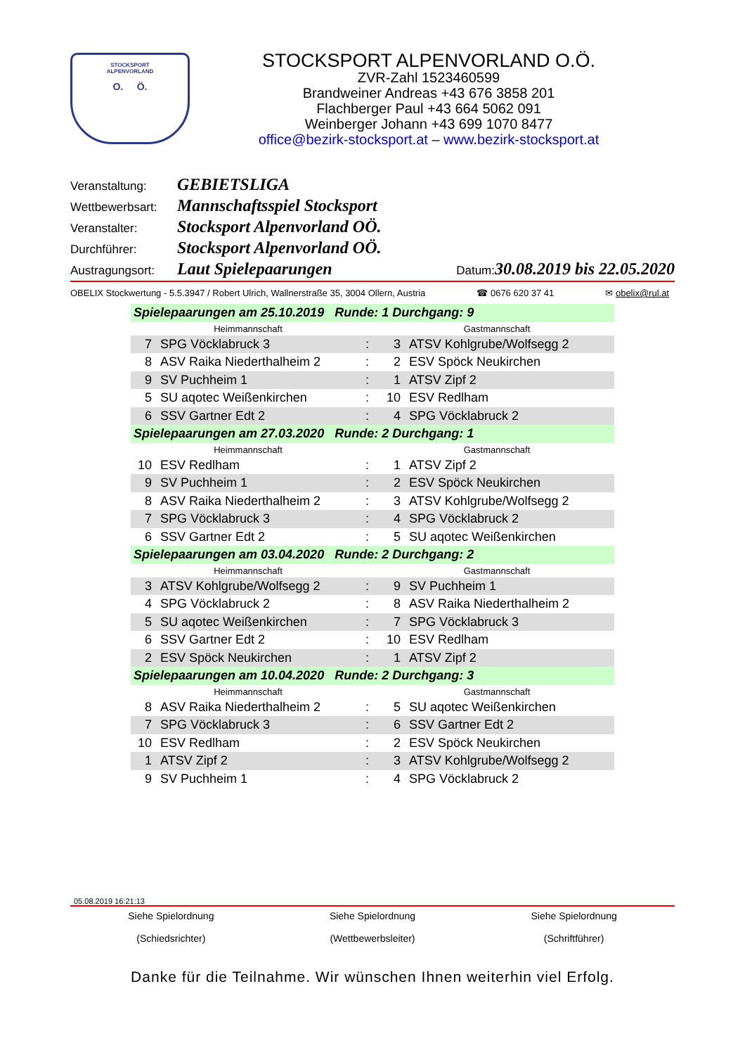STOCKSPORT
ALPENVORLAND
O. Ö.
STOCKSPORT ALPENVORLAND O.Ö.
ZVR-Zahl 1523460599
Brandweiner Andreas +43 676 3858 201
Flachberger Paul +43 664 5062 091
Weinberger Johann +43 699 1070 8477
office@bezirk-stocksport.at – www.bezirk-stocksport.at
Veranstaltung: GEBIETSLIGA
Wettbewerbsart: Mannschaftsspiel Stocksport
Veranstalter: Stocksport Alpenvorland OÖ.
Durchführer: Stocksport Alpenvorland OÖ.
Austragungsort: Laut Spielepaarungen Datum: 30.08.2019 bis 22.05.2020
OBELIX Stockwertung - 5.5.3947 / Robert Ulrich, Wallnerstraße 35, 3004 Ollern, Austria ☎ 0676 620 37 41 ✉ obelix@rul.at
| Spielepaarungen am 25.10.2019 Runde: 1 Durchgang: 9 | | | | |
| Heimmannschaft | | | Gastmannschaft | |
| 7 | SPG Vöcklabruck 3 | : | 3 | ATSV Kohlgrube/Wolfsegg 2 |
| 8 | ASV Raika Niederthalheim 2 | : | 2 | ESV Spöck Neukirchen |
| 9 | SV Puchheim 1 | : | 1 | ATSV Zipf 2 |
| 5 | SU aqotec Weißenkirchen | : | 10 | ESV Redlham |
| 6 | SSV Gartner Edt 2 | : | 4 | SPG Vöcklabruck 2 |
| Spielepaarungen am 27.03.2020 Runde: 2 Durchgang: 1 | | | | |
| Heimmannschaft | | | Gastmannschaft | |
| 10 | ESV Redlham | : | 1 | ATSV Zipf 2 |
| 9 | SV Puchheim 1 | : | 2 | ESV Spöck Neukirchen |
| 8 | ASV Raika Niederthalheim 2 | : | 3 | ATSV Kohlgrube/Wolfsegg 2 |
| 7 | SPG Vöcklabruck 3 | : | 4 | SPG Vöcklabruck 2 |
| 6 | SSV Gartner Edt 2 | : | 5 | SU aqotec Weißenkirchen |
| Spielepaarungen am 03.04.2020 Runde: 2 Durchgang: 2 | | | | |
| Heimmannschaft | | | Gastmannschaft | |
| 3 | ATSV Kohlgrube/Wolfsegg 2 | : | 9 | SV Puchheim 1 |
| 4 | SPG Vöcklabruck 2 | : | 8 | ASV Raika Niederthalheim 2 |
| 5 | SU aqotec Weißenkirchen | : | 7 | SPG Vöcklabruck 3 |
| 6 | SSV Gartner Edt 2 | : | 10 | ESV Redlham |
| 2 | ESV Spöck Neukirchen | : | 1 | ATSV Zipf 2 |
| Spielepaarungen am 10.04.2020 Runde: 2 Durchgang: 3 | | | | |
| Heimmannschaft | | | Gastmannschaft | |
| 8 | ASV Raika Niederthalheim 2 | : | 5 | SU aqotec Weißenkirchen |
| 7 | SPG Vöcklabruck 3 | : | 6 | SSV Gartner Edt 2 |
| 10 | ESV Redlham | : | 2 | ESV Spöck Neukirchen |
| 1 | ATSV Zipf 2 | : | 3 | ATSV Kohlgrube/Wolfsegg 2 |
| 9 | SV Puchheim 1 | : | 4 | SPG Vöcklabruck 2 |
05.08.2019 16:21:13
Siehe Spielordnung
(Schiedsrichter)
Siehe Spielordnung
(Wettbewerbsleiter)
Siehe Spielordnung
(Schriftführer)
Danke für die Teilnahme. Wir wünschen Ihnen weiterhin viel Erfolg.